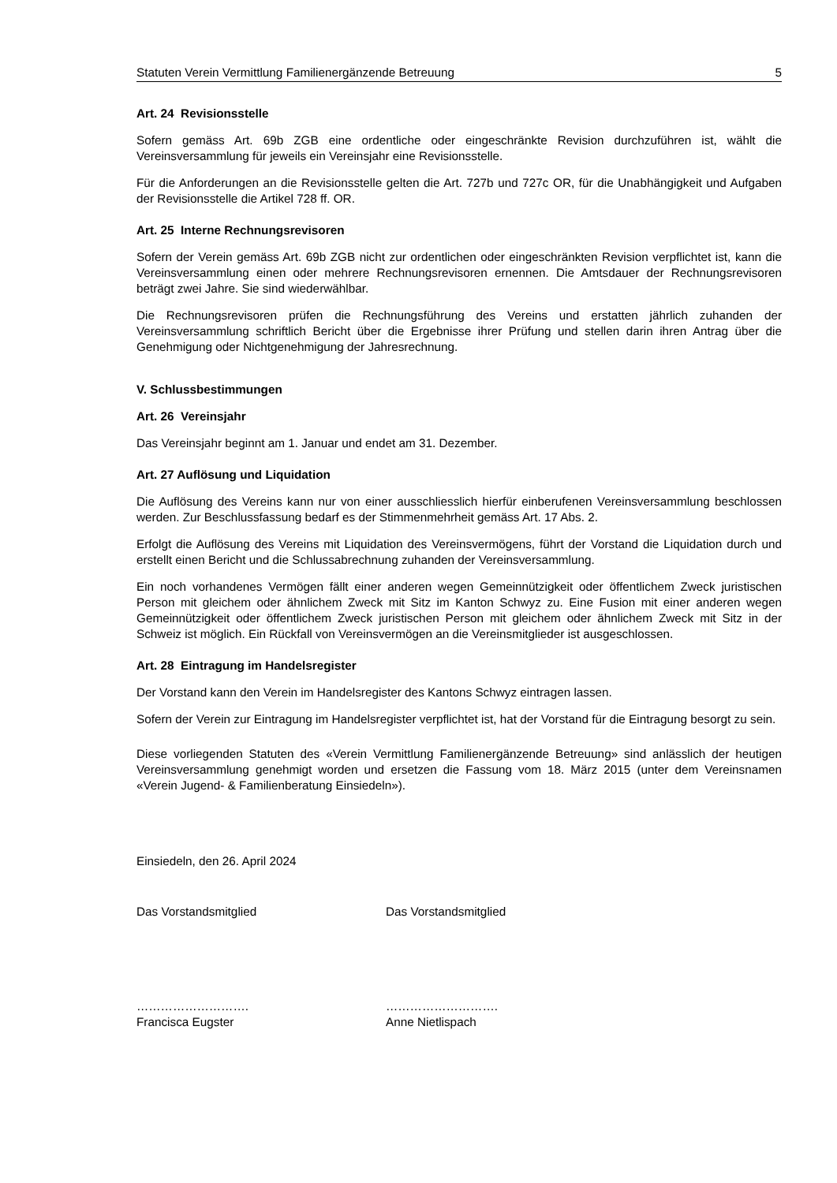Statuten Verein Vermittlung Familienergänzende Betreuung 5
Art. 24 Revisionsstelle
Sofern gemäss Art. 69b ZGB eine ordentliche oder eingeschränkte Revision durchzuführen ist, wählt die Vereinsversammlung für jeweils ein Vereinsjahr eine Revisionsstelle.
Für die Anforderungen an die Revisionsstelle gelten die Art. 727b und 727c OR, für die Unabhängigkeit und Aufgaben der Revisionsstelle die Artikel 728 ff. OR.
Art. 25 Interne Rechnungsrevisoren
Sofern der Verein gemäss Art. 69b ZGB nicht zur ordentlichen oder eingeschränkten Revision verpflichtet ist, kann die Vereinsversammlung einen oder mehrere Rechnungsrevisoren ernennen. Die Amtsdauer der Rechnungsrevisoren beträgt zwei Jahre. Sie sind wiederwählbar.
Die Rechnungsrevisoren prüfen die Rechnungsführung des Vereins und erstatten jährlich zuhanden der Vereinsversammlung schriftlich Bericht über die Ergebnisse ihrer Prüfung und stellen darin ihren Antrag über die Genehmigung oder Nichtgenehmigung der Jahresrechnung.
V. Schlussbestimmungen
Art. 26 Vereinsjahr
Das Vereinsjahr beginnt am 1. Januar und endet am 31. Dezember.
Art. 27 Auflösung und Liquidation
Die Auflösung des Vereins kann nur von einer ausschliesslich hierfür einberufenen Vereinsversammlung beschlossen werden. Zur Beschlussfassung bedarf es der Stimmenmehrheit gemäss Art. 17 Abs. 2.
Erfolgt die Auflösung des Vereins mit Liquidation des Vereinsvermögens, führt der Vorstand die Liquidation durch und erstellt einen Bericht und die Schlussabrechnung zuhanden der Vereinsversammlung.
Ein noch vorhandenes Vermögen fällt einer anderen wegen Gemeinnützigkeit oder öffentlichem Zweck juristischen Person mit gleichem oder ähnlichem Zweck mit Sitz im Kanton Schwyz zu. Eine Fusion mit einer anderen wegen Gemeinnützigkeit oder öffentlichem Zweck juristischen Person mit gleichem oder ähnlichem Zweck mit Sitz in der Schweiz ist möglich. Ein Rückfall von Vereinsvermögen an die Vereinsmitglieder ist ausgeschlossen.
Art. 28 Eintragung im Handelsregister
Der Vorstand kann den Verein im Handelsregister des Kantons Schwyz eintragen lassen.
Sofern der Verein zur Eintragung im Handelsregister verpflichtet ist, hat der Vorstand für die Eintragung besorgt zu sein.
Diese vorliegenden Statuten des «Verein Vermittlung Familienergänzende Betreuung» sind anlässlich der heutigen Vereinsversammlung genehmigt worden und ersetzen die Fassung vom 18. März 2015 (unter dem Vereinsnamen «Verein Jugend- & Familienberatung Einsiedeln»).
Einsiedeln, den 26. April 2024
Das Vorstandsmitglied Das Vorstandsmitglied
……………………….
Francisca Eugster
……………………….
Anne Nietlispach